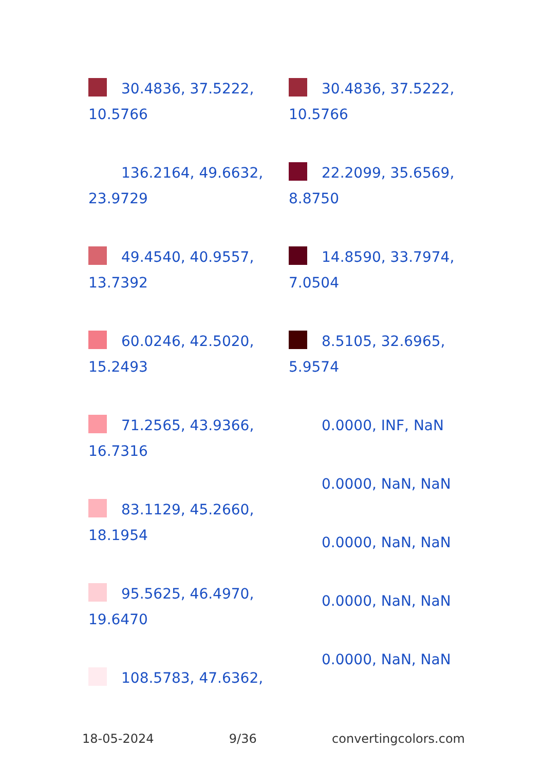30.4836, 37.5222, 10.5766
136.2164, 49.6632, 23.9729
49.4540, 40.9557, 13.7392
60.0246, 42.5020, 15.2493
71.2565, 43.9366, 16.7316
83.1129, 45.2660, 18.1954
95.5625, 46.4970, 19.6470
108.5783, 47.6362,
30.4836, 37.5222, 10.5766
22.2099, 35.6569, 8.8750
14.8590, 33.7974, 7.0504
8.5105, 32.6965, 5.9574
0.0000, INF, NaN
0.0000, NaN, NaN
0.0000, NaN, NaN
0.0000, NaN, NaN
0.0000, NaN, NaN
18-05-2024 9/36 convertingcolors.com